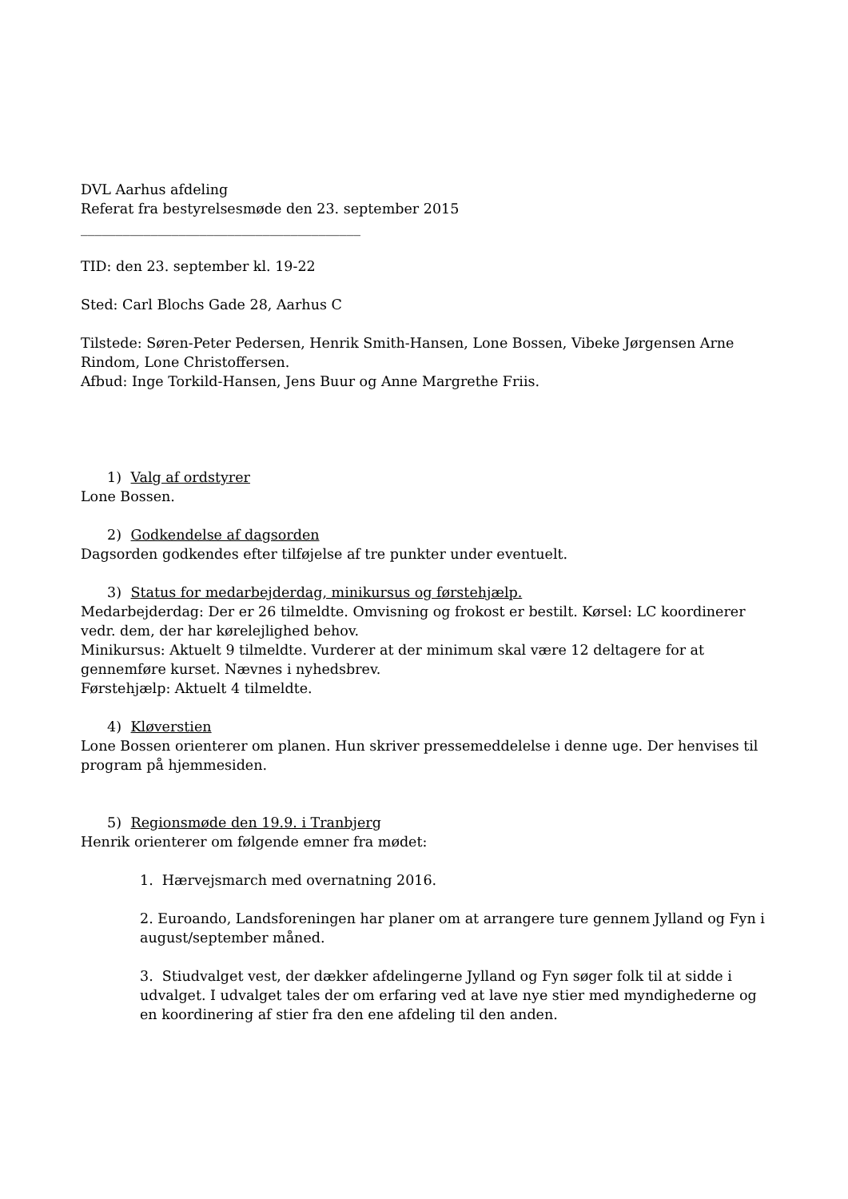DVL Aarhus afdeling
Referat fra bestyrelsesmøde den 23. september 2015
________________________________________
TID: den 23. september kl. 19-22
Sted: Carl Blochs Gade 28, Aarhus C
Tilstede: Søren-Peter Pedersen, Henrik Smith-Hansen, Lone Bossen, Vibeke Jørgensen Arne Rindom, Lone Christoffersen.
Afbud: Inge Torkild-Hansen, Jens Buur og Anne Margrethe Friis.
1) Valg af ordstyrer
Lone Bossen.
2) Godkendelse af dagsorden
Dagsorden godkendes efter tilføjelse af tre punkter under eventuelt.
3) Status for medarbejderdag, minikursus og førstehjælp.
Medarbejderdag: Der er 26 tilmeldte. Omvisning og frokost er bestilt. Kørsel: LC koordinerer vedr. dem, der har kørelejlighed behov.
Minikursus: Aktuelt 9 tilmeldte. Vurderer at der minimum skal være 12 deltagere for at gennemføre kurset. Nævnes i nyhedsbrev.
Førstehjælp: Aktuelt 4 tilmeldte.
4) Kløverstien
Lone Bossen orienterer om planen. Hun skriver pressemeddelelse i denne uge. Der henvises til program på hjemmesiden.
5) Regionsmøde den 19.9. i Tranbjerg
Henrik orienterer om følgende emner fra mødet:
1. Hærvejsmarch med overnatning 2016.
2. Euroando, Landsforeningen har planer om at arrangere ture gennem Jylland og Fyn i august/september måned.
3. Stiudvalget vest, der dækker afdelingerne Jylland og Fyn søger folk til at sidde i udvalget. I udvalget tales der om erfaring ved at lave nye stier med myndighederne og en koordinering af stier fra den ene afdeling til den anden.